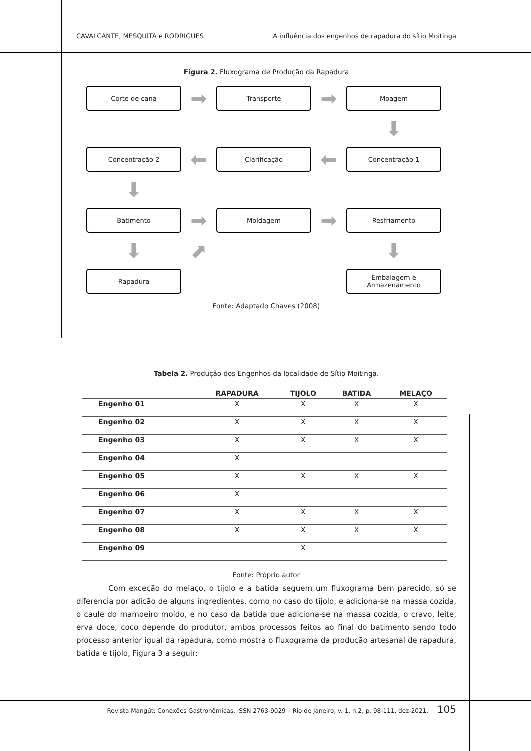CAVALCANTE, MESQUITA e RODRIGUES A influência dos engenhos de rapadura do sítio Moitinga
Figura 2. Fluxograma de Produção da Rapadura
Corte de cana
➡
Transporte
➡
Moagem
⬇
Concentração 2
⬅
Clarificação
⬅
Concentração 1
⬇
Batimento
➡
Moldagem
➡
Resfriamento
⬇
⬈
⬇
Rapadura
Embalagem e
Armazenamento
Fonte: Adaptado Chaves (2008)
Tabela 2. Produção dos Engenhos da localidade de Sítio Moitinga.
| | RAPADURA | TIJOLO | BATIDA | MELAÇO |
| --- | --- | --- | --- | --- |
| Engenho 01 | X | X | X | X |
| Engenho 02 | X | X | X | X |
| Engenho 03 | X | X | X | X |
| Engenho 04 | X | | | |
| Engenho 05 | X | X | X | X |
| Engenho 06 | X | | | |
| Engenho 07 | X | X | X | X |
| Engenho 08 | X | X | X | X |
| Engenho 09 | | X | | |
Fonte: Próprio autor
Com exceção do melaço, o tijolo e a batida seguem um fluxograma bem parecido, só se diferencia por adição de alguns ingredientes, como no caso do tijolo, e adiciona-se na massa cozida, o caule do mamoeiro moído, e no caso da batida que adiciona-se na massa cozida, o cravo, leite, erva doce, coco depende do produtor, ambos processos feitos ao final do batimento sendo todo processo anterior igual da rapadura, como mostra o fluxograma da produção artesanal de rapadura, batida e tijolo, Figura 3 a seguir:
Revista Mangút: Conexões Gastronômicas. ISSN 2763-9029 – Rio de Janeiro, v. 1, n.2, p. 98-111, dez-2021. 105